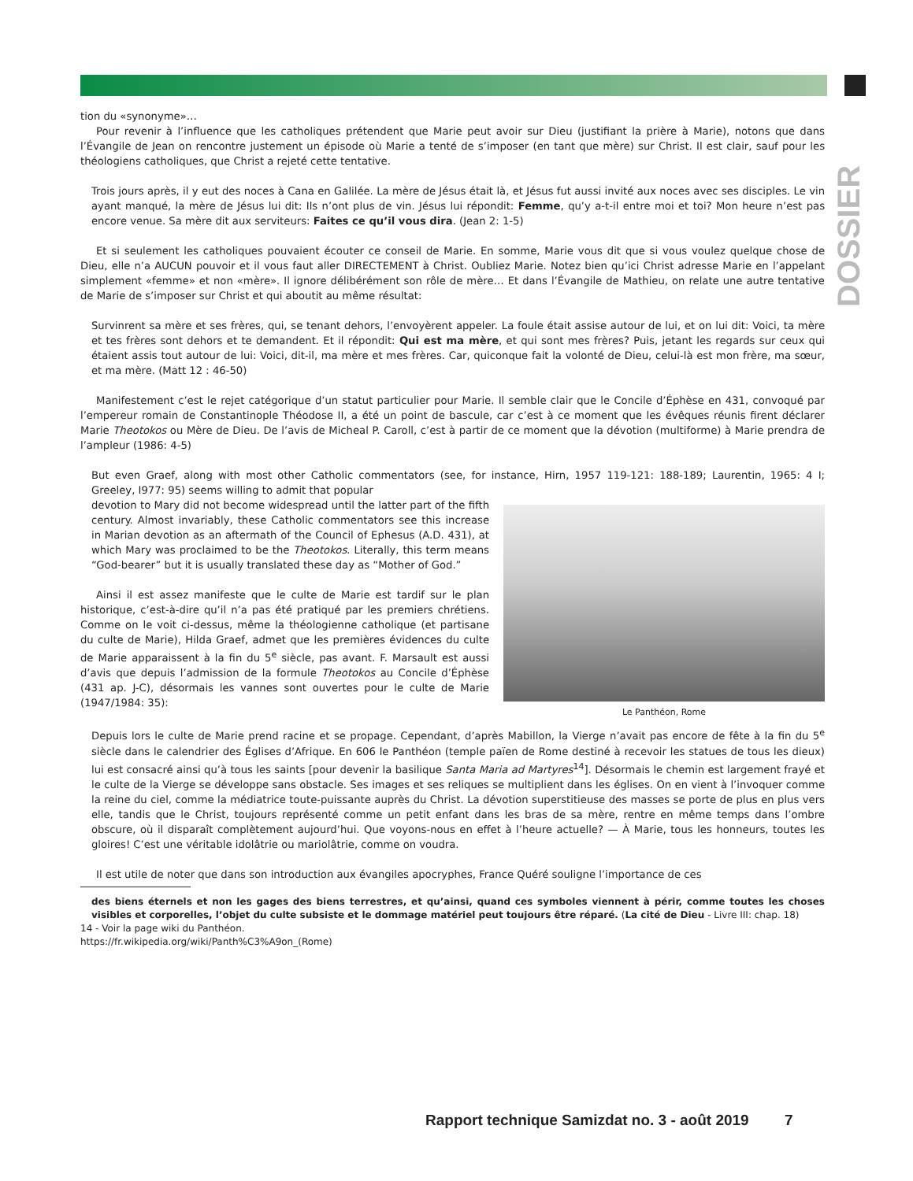DOSSIER
tion du «synonyme»…
Pour revenir à l’influence que les catholiques prétendent que Marie peut avoir sur Dieu (justifiant la prière à Marie), notons que dans l’Évangile de Jean on rencontre justement un épisode où Marie a tenté de s’imposer (en tant que mère) sur Christ. Il est clair, sauf pour les théologiens catholiques, que Christ a rejeté cette tentative.
Trois jours après, il y eut des noces à Cana en Galilée. La mère de Jésus était là, et Jésus fut aussi invité aux noces avec ses disciples. Le vin ayant manqué, la mère de Jésus lui dit: Ils n’ont plus de vin. Jésus lui répondit: Femme, qu’y a-t-il entre moi et toi? Mon heure n’est pas encore venue. Sa mère dit aux serviteurs: Faites ce qu’il vous dira. (Jean 2: 1-5)
Et si seulement les catholiques pouvaient écouter ce conseil de Marie. En somme, Marie vous dit que si vous voulez quelque chose de Dieu, elle n’a AUCUN pouvoir et il vous faut aller DIRECTEMENT à Christ. Oubliez Marie. Notez bien qu’ici Christ adresse Marie en l’appelant simplement «femme» et non «mère». Il ignore délibérément son rôle de mère… Et dans l’Évangile de Mathieu, on relate une autre tentative de Marie de s’imposer sur Christ et qui aboutit au même résultat:
Survinrent sa mère et ses frères, qui, se tenant dehors, l’envoyèrent appeler. La foule était assise autour de lui, et on lui dit: Voici, ta mère et tes frères sont dehors et te demandent. Et il répondit: Qui est ma mère, et qui sont mes frères? Puis, jetant les regards sur ceux qui étaient assis tout autour de lui: Voici, dit-il, ma mère et mes frères. Car, quiconque fait la volonté de Dieu, celui-là est mon frère, ma sœur, et ma mère. (Matt 12 : 46-50)
Manifestement c’est le rejet catégorique d’un statut particulier pour Marie. Il semble clair que le Concile d’Éphèse en 431, convoqué par l’empereur romain de Constantinople Théodose II, a été un point de bascule, car c’est à ce moment que les évêques réunis firent déclarer Marie Theotokos ou Mère de Dieu. De l’avis de Micheal P. Caroll, c’est à partir de ce moment que la dévotion (multiforme) à Marie prendra de l’ampleur (1986: 4-5)
But even Graef, along with most other Catholic commentators (see, for instance, Hirn, 1957 119-121: 188-189; Laurentin, 1965: 4 I; Greeley, I977: 95) seems willing to admit that popular
Le Panthéon, Rome
devotion to Mary did not become widespread until the latter part of the fifth century. Almost invariably, these Catholic commentators see this increase in Marian devotion as an aftermath of the Council of Ephesus (A.D. 431), at which Mary was proclaimed to be the Theotokos. Literally, this term means “God-bearer” but it is usually translated these day as “Mother of God.”
Ainsi il est assez manifeste que le culte de Marie est tardif sur le plan historique, c’est-à-dire qu’il n’a pas été pratiqué par les premiers chrétiens. Comme on le voit ci-dessus, même la théologienne catholique (et partisane du culte de Marie), Hilda Graef, admet que les premières évidences du culte de Marie apparaissent à la fin du 5<sup>e</sup> siècle, pas avant. F. Marsault est aussi d’avis que depuis l’admission de la formule Theotokos au Concile d’Éphèse (431 ap. J-C), désormais les vannes sont ouvertes pour le culte de Marie (1947/1984: 35):
Depuis lors le culte de Marie prend racine et se propage. Cependant, d’après Mabillon, la Vierge n’avait pas encore de fête à la fin du 5<sup>e</sup> siècle dans le calendrier des Églises d’Afrique. En 606 le Panthéon (temple païen de Rome destiné à recevoir les statues de tous les dieux) lui est consacré ainsi qu’à tous les saints [pour devenir la basilique Santa Maria ad Martyres<sup>14</sup>]. Désormais le chemin est largement frayé et le culte de la Vierge se développe sans obstacle. Ses images et ses reliques se multiplient dans les églises. On en vient à l’invoquer comme la reine du ciel, comme la médiatrice toute-puissante auprès du Christ. La dévotion superstitieuse des masses se porte de plus en plus vers elle, tandis que le Christ, toujours représenté comme un petit enfant dans les bras de sa mère, rentre en même temps dans l’ombre obscure, où il disparaît complètement aujourd’hui. Que voyons-nous en effet à l’heure actuelle? — À Marie, tous les honneurs, toutes les gloires! C’est une véritable idolâtrie ou mariolâtrie, comme on voudra.
Il est utile de noter que dans son introduction aux évangiles apocryphes, France Quéré souligne l’importance de ces
des biens éternels et non les gages des biens terrestres, et qu’ainsi, quand ces symboles viennent à périr, comme toutes les choses visibles et corporelles, l’objet du culte subsiste et le dommage matériel peut toujours être réparé. (La cité de Dieu - Livre III: chap. 18)
14 - Voir la page wiki du Panthéon.
https://fr.wikipedia.org/wiki/Panth%C3%A9on_(Rome)
Rapport technique Samizdat no. 3 - août 2019 7